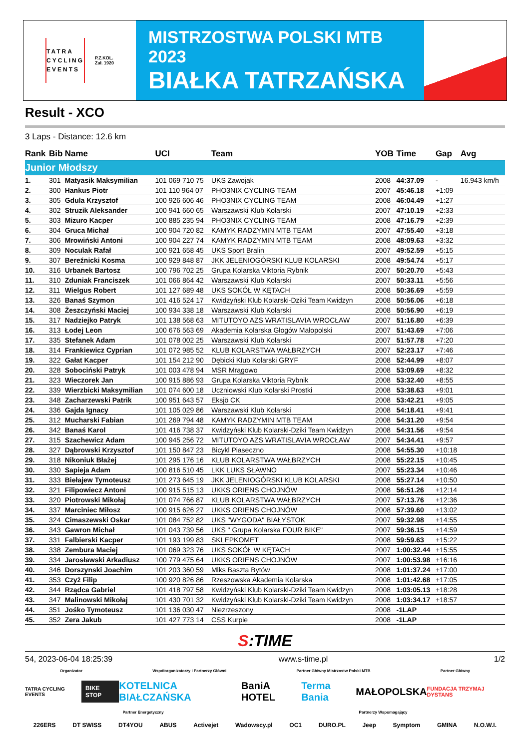TATRA
CYCLING
EVENTS
P.Z.KOL.
Zał. 1920
MISTRZOSTWA POLSKI MTB 2023
BIAŁKA TATRZAŃSKA
Result - XCO
3 Laps - Distance: 12.6 km
| Rank | Bib | Name | UCI | Team | YOB | Time | Gap | Avg |
| --- | --- | --- | --- | --- | --- | --- | --- | --- |
| Junior Młodszy | | | | | | | | |
| 1. | 301 | Matyasik Maksymilian | 101 069 710 75 | UKS Zawojak | 2008 | 44:37.09 | - | 16.943 km/h |
| 2. | 300 | Hankus Piotr | 101 110 964 07 | PHO3NIX CYCLING TEAM | 2007 | 45:46.18 | +1:09 | |
| 3. | 305 | Gdula Krzysztof | 100 926 606 46 | PHO3NIX CYCLING TEAM | 2008 | 46:04.49 | +1:27 | |
| 4. | 302 | Struzik Aleksander | 100 941 660 65 | Warszawski Klub Kolarski | 2007 | 47:10.19 | +2:33 | |
| 5. | 303 | Mizuro Kacper | 100 885 235 94 | PHO3NIX CYCLING TEAM | 2008 | 47:16.79 | +2:39 | |
| 6. | 304 | Gruca Michał | 100 904 720 82 | KAMYK RADZYMIN MTB TEAM | 2007 | 47:55.40 | +3:18 | |
| 7. | 306 | Mrowiński Antoni | 100 904 227 74 | KAMYK RADZYMIN MTB TEAM | 2008 | 48:09.63 | +3:32 | |
| 8. | 309 | Noculak Rafał | 100 921 658 45 | UKS Sport Bralin | 2007 | 49:52.59 | +5:15 | |
| 9. | 307 | Bereźnicki Kosma | 100 929 848 87 | JKK JELENIOGÓRSKI KLUB KOLARSKI | 2008 | 49:54.74 | +5:17 | |
| 10. | 316 | Urbanek Bartosz | 100 796 702 25 | Grupa Kolarska Viktoria Rybnik | 2007 | 50:20.70 | +5:43 | |
| 11. | 310 | Zduniak Franciszek | 101 066 864 42 | Warszawski Klub Kolarski | 2007 | 50:33.11 | +5:56 | |
| 12. | 311 | Wielgus Robert | 101 127 689 48 | UKS SOKÓŁ W KĘTACH | 2008 | 50:36.69 | +5:59 | |
| 13. | 326 | Banaś Szymon | 101 416 524 17 | Kwidzyński Klub Kolarski-Dziki Team Kwidzyn | 2008 | 50:56.06 | +6:18 | |
| 14. | 308 | Żeszczyński Maciej | 100 934 338 18 | Warszawski Klub Kolarski | 2008 | 50:56.90 | +6:19 | |
| 15. | 317 | Nadziejko Patryk | 101 138 568 63 | MITUTOYO AZS WRATISLAVIA WROCŁAW | 2007 | 51:16.80 | +6:39 | |
| 16. | 313 | Łodej Leon | 100 676 563 69 | Akademia Kolarska Głogów Małopolski | 2007 | 51:43.69 | +7:06 | |
| 17. | 335 | Stefanek Adam | 101 078 002 25 | Warszawski Klub Kolarski | 2007 | 51:57.78 | +7:20 | |
| 18. | 314 | Frankiewicz Cyprian | 101 072 985 52 | KLUB KOLARSTWA WAŁBRZYCH | 2007 | 52:23.17 | +7:46 | |
| 19. | 322 | Gałat Kacper | 101 154 212 90 | Dębicki Klub Kolarski GRYF | 2008 | 52:44.99 | +8:07 | |
| 20. | 328 | Sobociński Patryk | 101 003 478 94 | MSR Mrągowo | 2008 | 53:09.69 | +8:32 | |
| 21. | 323 | Wieczorek Jan | 100 915 886 93 | Grupa Kolarska Viktoria Rybnik | 2008 | 53:32.40 | +8:55 | |
| 22. | 339 | Wierzbicki Maksymilian | 101 074 600 18 | Uczniowski Klub Kolarski Prostki | 2008 | 53:38.63 | +9:01 | |
| 23. | 348 | Zacharzewski Patrik | 100 951 643 57 | Eksjö CK | 2008 | 53:42.21 | +9:05 | |
| 24. | 336 | Gajda Ignacy | 101 105 029 86 | Warszawski Klub Kolarski | 2008 | 54:18.41 | +9:41 | |
| 25. | 312 | Mucharski Fabian | 101 269 794 48 | KAMYK RADZYMIN MTB TEAM | 2008 | 54:31.20 | +9:54 | |
| 26. | 342 | Banaś Karol | 101 416 738 37 | Kwidzyński Klub Kolarski-Dziki Team Kwidzyn | 2008 | 54:31.56 | +9:54 | |
| 27. | 315 | Szachewicz Adam | 100 945 256 72 | MITUTOYO AZS WRATISLAVIA WROCŁAW | 2007 | 54:34.41 | +9:57 | |
| 28. | 327 | Dąbrowski Krzysztof | 101 150 847 23 | Bicykl Piaseczno | 2008 | 54:55.30 | +10:18 | |
| 29. | 318 | Nikoniuk Błażej | 101 295 176 16 | KLUB KOLARSTWA WAŁBRZYCH | 2008 | 55:22.15 | +10:45 | |
| 30. | 330 | Sapieja Adam | 100 816 510 45 | LKK LUKS SŁAWNO | 2007 | 55:23.34 | +10:46 | |
| 31. | 333 | Biełajew Tymoteusz | 101 273 645 19 | JKK JELENIOGÓRSKI KLUB KOLARSKI | 2008 | 55:27.14 | +10:50 | |
| 32. | 321 | Filipowiecz Antoni | 100 915 515 13 | UKKS ORIENS CHOJNÓW | 2008 | 56:51.26 | +12:14 | |
| 33. | 320 | Piotrowski Mikołaj | 101 074 766 87 | KLUB KOLARSTWA WAŁBRZYCH | 2007 | 57:13.76 | +12:36 | |
| 34. | 337 | Marciniec Miłosz | 100 915 626 27 | UKKS ORIENS CHOJNÓW | 2008 | 57:39.60 | +13:02 | |
| 35. | 324 | Cimaszewski Oskar | 101 084 752 82 | UKS "WYGODA" BIAŁYSTOK | 2007 | 59:32.98 | +14:55 | |
| 36. | 343 | Gawron Michał | 101 043 739 56 | UKS " Grupa Kolarska FOUR BIKE" | 2007 | 59:36.15 | +14:59 | |
| 37. | 331 | Falbierski Kacper | 101 193 199 83 | SKLEPKOMET | 2008 | 59:59.63 | +15:22 | |
| 38. | 338 | Zembura Maciej | 101 069 323 76 | UKS SOKÓŁ W KĘTACH | 2007 | 1:00:32.44 | +15:55 | |
| 39. | 334 | Jarosławski Arkadiusz | 100 779 475 64 | UKKS ORIENS CHOJNÓW | 2007 | 1:00:53.98 | +16:16 | |
| 40. | 346 | Dorszynski Joachim | 101 203 360 59 | Mlks Baszta Bytów | 2008 | 1:01:37.24 | +17:00 | |
| 41. | 353 | Czyż Filip | 100 920 826 86 | Rzeszowska Akademia Kolarska | 2008 | 1:01:42.68 | +17:05 | |
| 42. | 344 | Rządca Gabriel | 101 418 797 58 | Kwidzyński Klub Kolarski-Dziki Team Kwidzyn | 2008 | 1:03:05.13 | +18:28 | |
| 43. | 347 | Malinowski Mikołaj | 101 430 701 32 | Kwidzyński Klub Kolarski-Dziki Team Kwidzyn | 2008 | 1:03:34.17 | +18:57 | |
| 44. | 351 | Jośko Tymoteusz | 101 136 030 47 | Niezrzeszony | 2008 | -1LAP | | |
| 45. | 352 | Zera Jakub | 101 427 773 14 | CSS Kurpie | 2008 | -1LAP | | |
S:TIME
54, 2023-06-04 18:25:39 www.s-time.pl 1/2
Organizator Współorganizatorzy i Partnerzy Główni Partner Główny Mistrzostw Polski MTB Partner Główny
TATRA CYCLING EVENTS BIKE STOP KOTELNICA BIAŁCZAŃSKA BaniA HOTEL Terma Bania MAŁOPOLSKA FUNDACJA TRZYMAJ DYSTANS
Partner Energetyczny Partnerzy Wspomagający
226ERS DT SWISS DT4YOU ABUS Activejet Wadowscy.pl OC1 DURO.PL Jeep Symptom GMINA N.O.W.I.